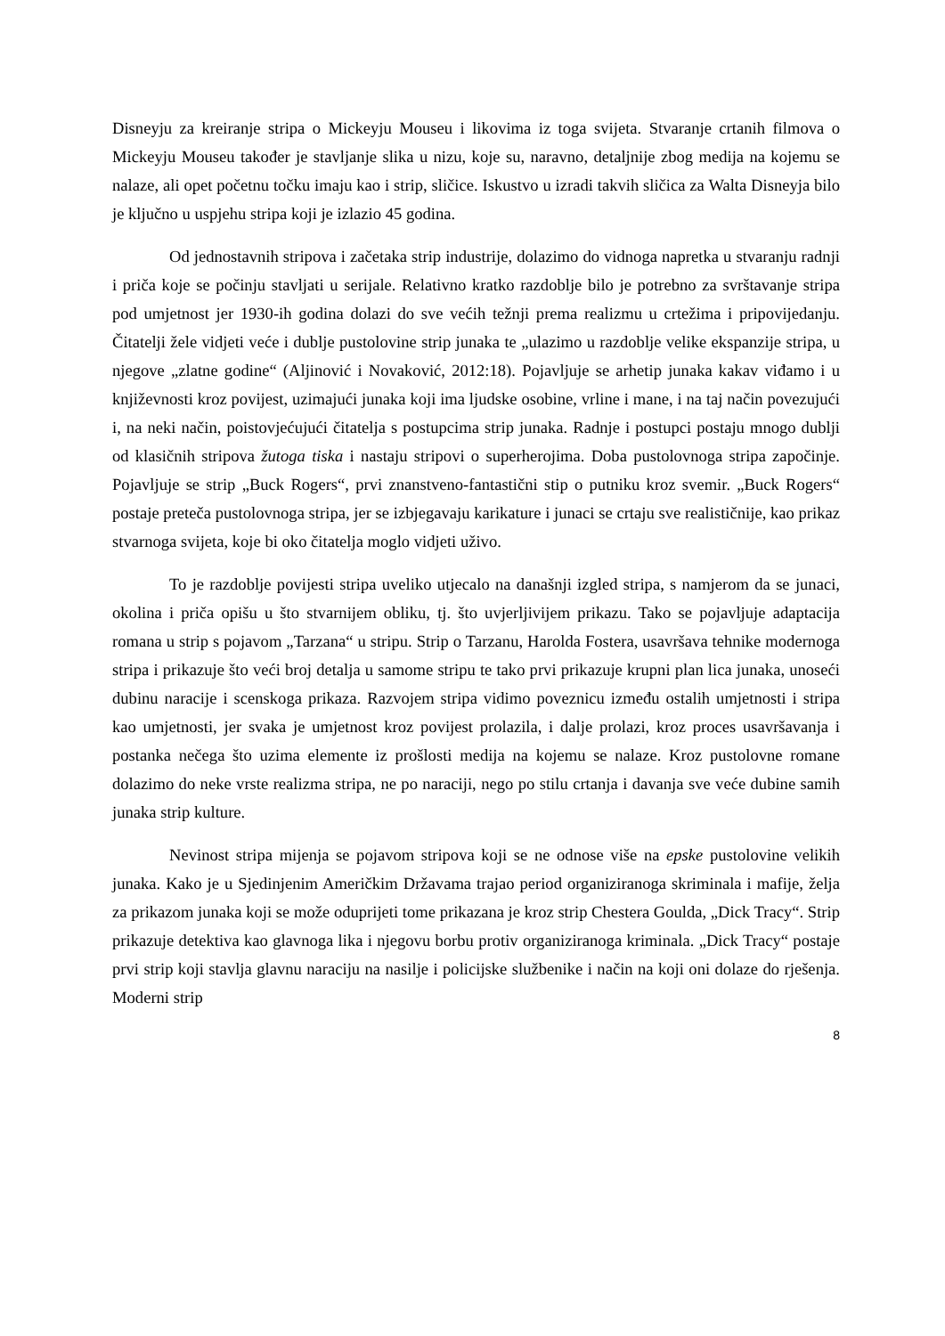Disneyju za kreiranje stripa o Mickeyju Mouseu i likovima iz toga svijeta. Stvaranje crtanih filmova o Mickeyju Mouseu također je stavljanje slika u nizu, koje su, naravno, detaljnije zbog medija na kojemu se nalaze, ali opet početnu točku imaju kao i strip, sličice. Iskustvo u izradi takvih sličica za Walta Disneyja bilo je ključno u uspjehu stripa koji je izlazio 45 godina.
Od jednostavnih stripova i začetaka strip industrije, dolazimo do vidnoga napretka u stvaranju radnji i priča koje se počinju stavljati u serijale. Relativno kratko razdoblje bilo je potrebno za svrštavanje stripa pod umjetnost jer 1930-ih godina dolazi do sve većih težnji prema realizmu u crtežima i pripovijedanju. Čitatelji žele vidjeti veće i dublje pustolovine strip junaka te „ulazimo u razdoblje velike ekspanzije stripa, u njegove „zlatne godine“ (Aljinović i Novaković, 2012:18). Pojavljuje se arhetip junaka kakav viđamo i u književnosti kroz povijest, uzimajući junaka koji ima ljudske osobine, vrline i mane, i na taj način povezujući i, na neki način, poistovjećujući čitatelja s postupcima strip junaka. Radnje i postupci postaju mnogo dublji od klasičnih stripova žutoga tiska i nastaju stripovi o superherojima. Doba pustolovnoga stripa započinje. Pojavljuje se strip „Buck Rogers“, prvi znanstveno-fantastični stip o putniku kroz svemir. „Buck Rogers“ postaje preteča pustolovnoga stripa, jer se izbjegavaju karikature i junaci se crtaju sve realističnije, kao prikaz stvarnoga svijeta, koje bi oko čitatelja moglo vidjeti uživo.
To je razdoblje povijesti stripa uveliko utjecalo na današnji izgled stripa, s namjerom da se junaci, okolina i priča opišu u što stvarnijem obliku, tj. što uvjerljivijem prikazu. Tako se pojavljuje adaptacija romana u strip s pojavom „Tarzana“ u stripu. Strip o Tarzanu, Harolda Fostera, usavršava tehnike modernoga stripa i prikazuje što veći broj detalja u samome stripu te tako prvi prikazuje krupni plan lica junaka, unoseći dubinu naracije i scenskoga prikaza. Razvojem stripa vidimo poveznicu između ostalih umjetnosti i stripa kao umjetnosti, jer svaka je umjetnost kroz povijest prolazila, i dalje prolazi, kroz proces usavršavanja i postanka nečega što uzima elemente iz prošlosti medija na kojemu se nalaze. Kroz pustolovne romane dolazimo do neke vrste realizma stripa, ne po naraciji, nego po stilu crtanja i davanja sve veće dubine samih junaka strip kulture.
Nevinost stripa mijenja se pojavom stripova koji se ne odnose više na epske pustolovine velikih junaka. Kako je u Sjedinjenim Američkim Državama trajao period organiziranoga skriminala i mafije, želja za prikazom junaka koji se može oduprijeti tome prikazana je kroz strip Chestera Goulda, „Dick Tracy“. Strip prikazuje detektiva kao glavnoga lika i njegovu borbu protiv organiziranoga kriminala. „Dick Tracy“ postaje prvi strip koji stavlja glavnu naraciju na nasilje i policijske službenike i način na koji oni dolaze do rješenja. Moderni strip
8